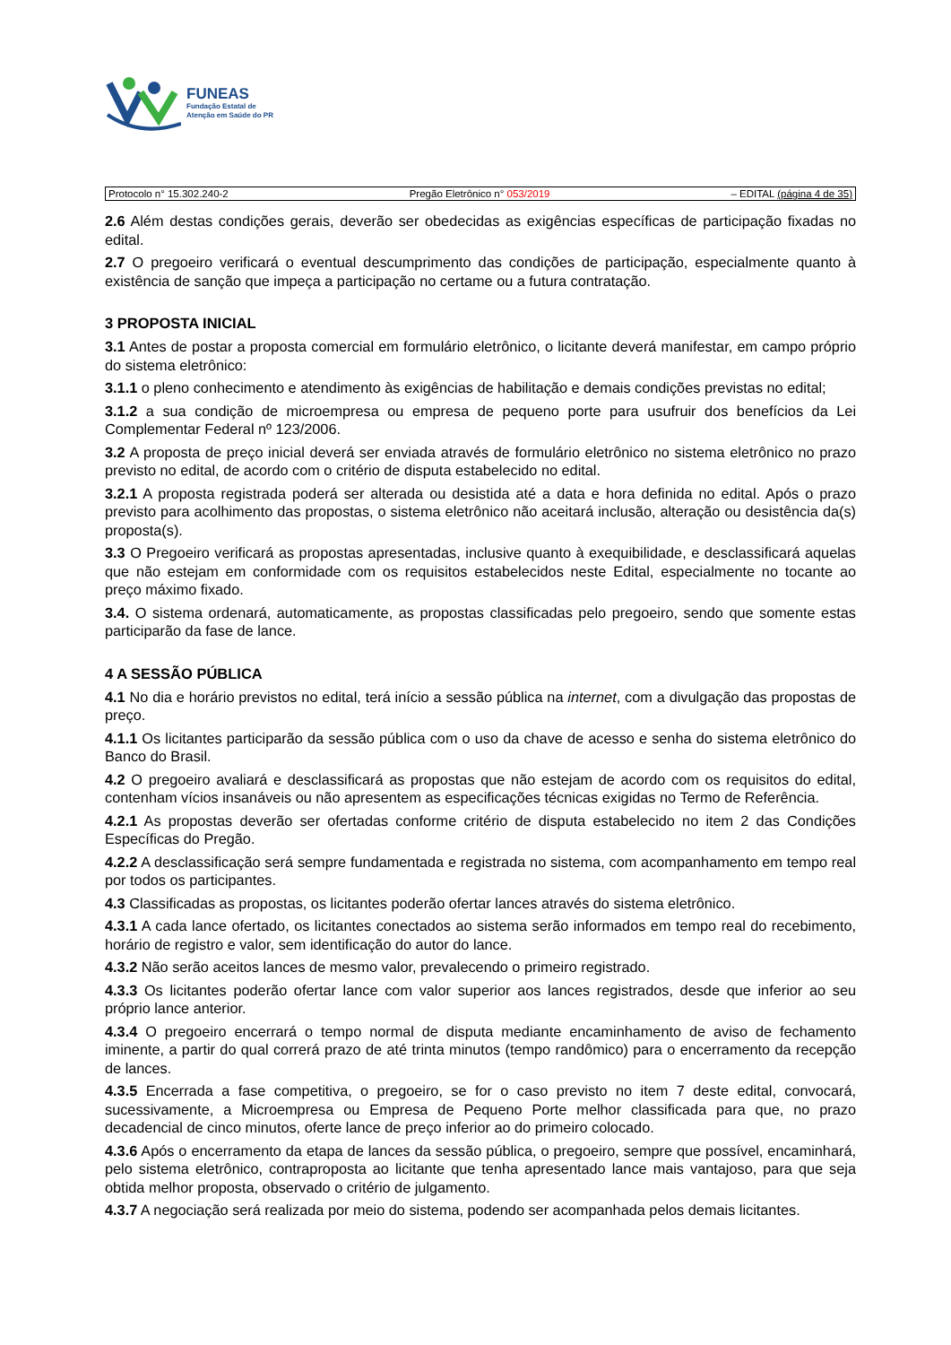FUNEAS
Fundação Estatal de
Atenção em Saúde do PR
Protocolo n° 15.302.240-2 Pregão Eletrônico n° 053/2019 – EDITAL (página 4 de 35)
2.6 Além destas condições gerais, deverão ser obedecidas as exigências específicas de participação fixadas no edital.
2.7 O pregoeiro verificará o eventual descumprimento das condições de participação, especialmente quanto à existência de sanção que impeça a participação no certame ou a futura contratação.
3 PROPOSTA INICIAL
3.1 Antes de postar a proposta comercial em formulário eletrônico, o licitante deverá manifestar, em campo próprio do sistema eletrônico:
3.1.1 o pleno conhecimento e atendimento às exigências de habilitação e demais condições previstas no edital;
3.1.2 a sua condição de microempresa ou empresa de pequeno porte para usufruir dos benefícios da Lei Complementar Federal nº 123/2006.
3.2 A proposta de preço inicial deverá ser enviada através de formulário eletrônico no sistema eletrônico no prazo previsto no edital, de acordo com o critério de disputa estabelecido no edital.
3.2.1 A proposta registrada poderá ser alterada ou desistida até a data e hora definida no edital. Após o prazo previsto para acolhimento das propostas, o sistema eletrônico não aceitará inclusão, alteração ou desistência da(s) proposta(s).
3.3 O Pregoeiro verificará as propostas apresentadas, inclusive quanto à exequibilidade, e desclassificará aquelas que não estejam em conformidade com os requisitos estabelecidos neste Edital, especialmente no tocante ao preço máximo fixado.
3.4. O sistema ordenará, automaticamente, as propostas classificadas pelo pregoeiro, sendo que somente estas participarão da fase de lance.
4 A SESSÃO PÚBLICA
4.1 No dia e horário previstos no edital, terá início a sessão pública na internet, com a divulgação das propostas de preço.
4.1.1 Os licitantes participarão da sessão pública com o uso da chave de acesso e senha do sistema eletrônico do Banco do Brasil.
4.2 O pregoeiro avaliará e desclassificará as propostas que não estejam de acordo com os requisitos do edital, contenham vícios insanáveis ou não apresentem as especificações técnicas exigidas no Termo de Referência.
4.2.1 As propostas deverão ser ofertadas conforme critério de disputa estabelecido no item 2 das Condições Específicas do Pregão.
4.2.2 A desclassificação será sempre fundamentada e registrada no sistema, com acompanhamento em tempo real por todos os participantes.
4.3 Classificadas as propostas, os licitantes poderão ofertar lances através do sistema eletrônico.
4.3.1 A cada lance ofertado, os licitantes conectados ao sistema serão informados em tempo real do recebimento, horário de registro e valor, sem identificação do autor do lance.
4.3.2 Não serão aceitos lances de mesmo valor, prevalecendo o primeiro registrado.
4.3.3 Os licitantes poderão ofertar lance com valor superior aos lances registrados, desde que inferior ao seu próprio lance anterior.
4.3.4 O pregoeiro encerrará o tempo normal de disputa mediante encaminhamento de aviso de fechamento iminente, a partir do qual correrá prazo de até trinta minutos (tempo randômico) para o encerramento da recepção de lances.
4.3.5 Encerrada a fase competitiva, o pregoeiro, se for o caso previsto no item 7 deste edital, convocará, sucessivamente, a Microempresa ou Empresa de Pequeno Porte melhor classificada para que, no prazo decadencial de cinco minutos, oferte lance de preço inferior ao do primeiro colocado.
4.3.6 Após o encerramento da etapa de lances da sessão pública, o pregoeiro, sempre que possível, encaminhará, pelo sistema eletrônico, contraproposta ao licitante que tenha apresentado lance mais vantajoso, para que seja obtida melhor proposta, observado o critério de julgamento.
4.3.7 A negociação será realizada por meio do sistema, podendo ser acompanhada pelos demais licitantes.